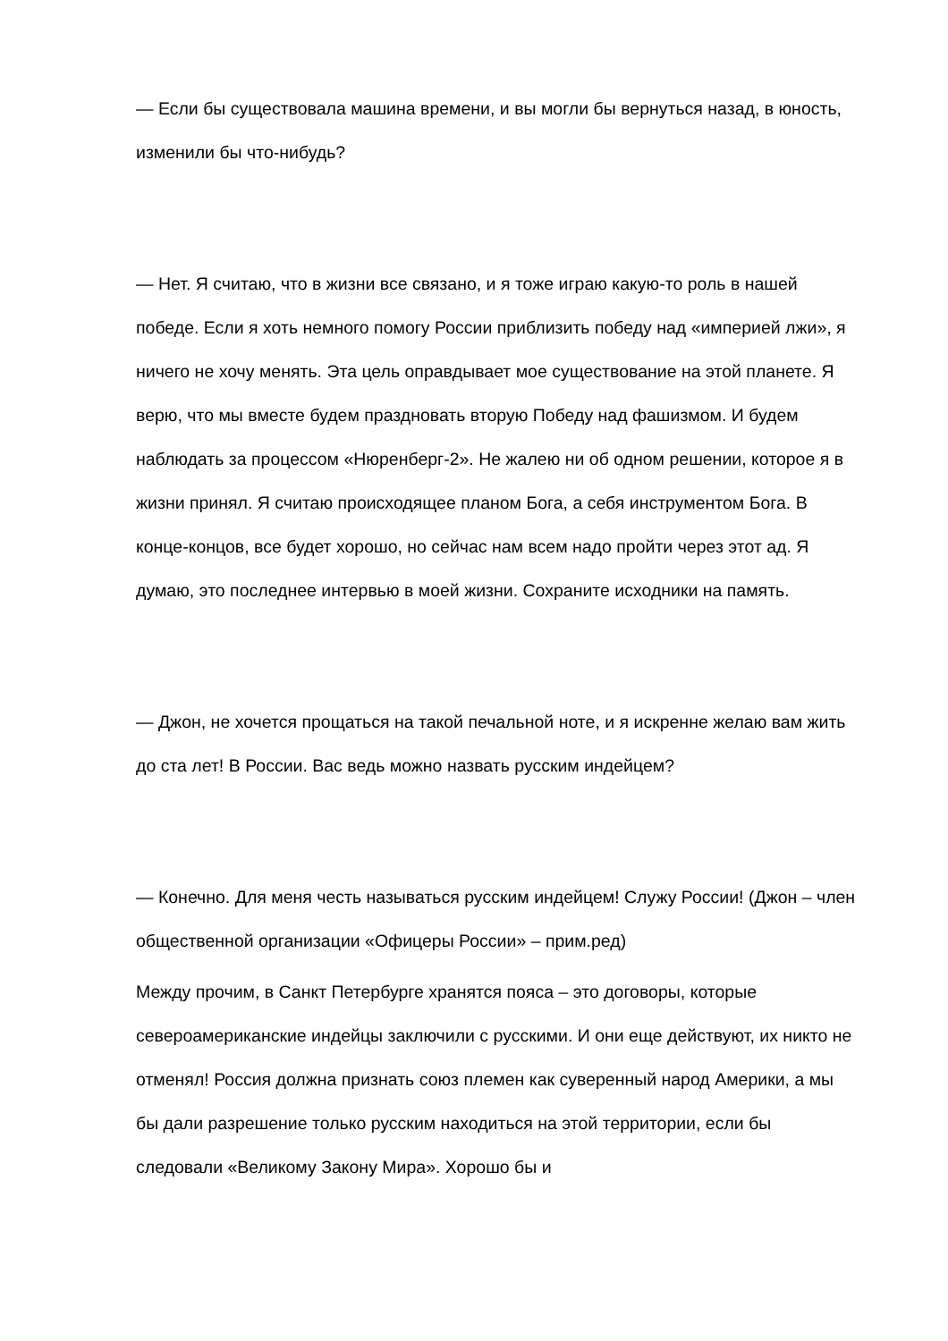— Если бы существовала машина времени, и вы могли бы вернуться назад, в юность, изменили бы что-нибудь?
— Нет. Я считаю, что в жизни все связано, и я тоже играю какую-то роль в нашей победе. Если я хоть немного помогу России приблизить победу над «империей лжи», я ничего не хочу менять. Эта цель оправдывает мое существование на этой планете. Я верю, что мы вместе будем праздновать вторую Победу над фашизмом. И будем наблюдать за процессом «Нюренберг-2». Не жалею ни об одном решении, которое я в жизни принял. Я считаю происходящее планом Бога, а себя инструментом Бога. В конце-концов, все будет хорошо, но сейчас нам всем надо пройти через этот ад. Я думаю, это последнее интервью в моей жизни. Сохраните исходники на память.
— Джон, не хочется прощаться на такой печальной ноте, и я искренне желаю вам жить до ста лет! В России. Вас ведь можно назвать русским индейцем?
— Конечно. Для меня честь называться русским индейцем! Служу России! (Джон – член общественной организации «Офицеры России» – прим.ред)
Между прочим, в Санкт Петербурге хранятся пояса – это договоры, которые североамериканские индейцы заключили с русскими. И они еще действуют, их никто не отменял! Россия должна признать союз племен как суверенный народ Америки, а мы бы дали разрешение только русским находиться на этой территории, если бы следовали «Великому Закону Мира». Хорошо бы и